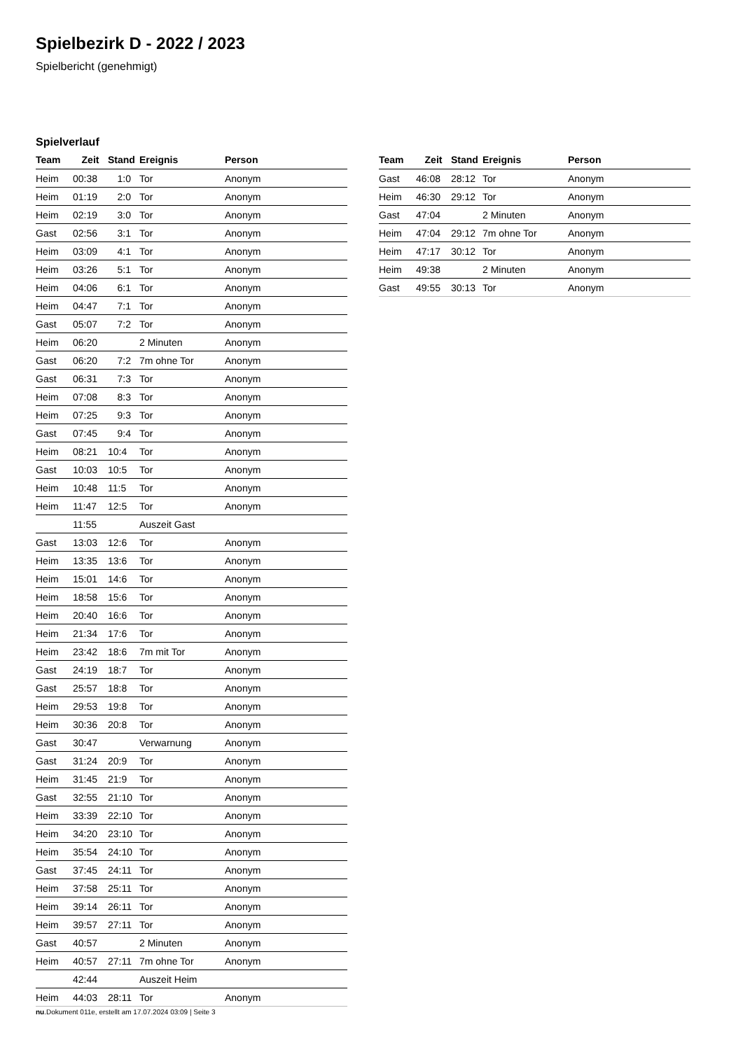Spielbezirk D - 2022 / 2023
Spielbericht (genehmigt)
Spielverlauf
| Team | Zeit | Stand | Ereignis | Person |
| --- | --- | --- | --- | --- |
| Heim | 00:38 | 1:0 | Tor | Anonym |
| Heim | 01:19 | 2:0 | Tor | Anonym |
| Heim | 02:19 | 3:0 | Tor | Anonym |
| Gast | 02:56 | 3:1 | Tor | Anonym |
| Heim | 03:09 | 4:1 | Tor | Anonym |
| Heim | 03:26 | 5:1 | Tor | Anonym |
| Heim | 04:06 | 6:1 | Tor | Anonym |
| Heim | 04:47 | 7:1 | Tor | Anonym |
| Gast | 05:07 | 7:2 | Tor | Anonym |
| Heim | 06:20 | | 2 Minuten | Anonym |
| Gast | 06:20 | 7:2 | 7m ohne Tor | Anonym |
| Gast | 06:31 | 7:3 | Tor | Anonym |
| Heim | 07:08 | 8:3 | Tor | Anonym |
| Heim | 07:25 | 9:3 | Tor | Anonym |
| Gast | 07:45 | 9:4 | Tor | Anonym |
| Heim | 08:21 | 10:4 | Tor | Anonym |
| Gast | 10:03 | 10:5 | Tor | Anonym |
| Heim | 10:48 | 11:5 | Tor | Anonym |
| Heim | 11:47 | 12:5 | Tor | Anonym |
| | 11:55 | | Auszeit Gast | |
| Gast | 13:03 | 12:6 | Tor | Anonym |
| Heim | 13:35 | 13:6 | Tor | Anonym |
| Heim | 15:01 | 14:6 | Tor | Anonym |
| Heim | 18:58 | 15:6 | Tor | Anonym |
| Heim | 20:40 | 16:6 | Tor | Anonym |
| Heim | 21:34 | 17:6 | Tor | Anonym |
| Heim | 23:42 | 18:6 | 7m mit Tor | Anonym |
| Gast | 24:19 | 18:7 | Tor | Anonym |
| Gast | 25:57 | 18:8 | Tor | Anonym |
| Heim | 29:53 | 19:8 | Tor | Anonym |
| Heim | 30:36 | 20:8 | Tor | Anonym |
| Gast | 30:47 | | Verwarnung | Anonym |
| Gast | 31:24 | 20:9 | Tor | Anonym |
| Heim | 31:45 | 21:9 | Tor | Anonym |
| Gast | 32:55 | 21:10 | Tor | Anonym |
| Heim | 33:39 | 22:10 | Tor | Anonym |
| Heim | 34:20 | 23:10 | Tor | Anonym |
| Heim | 35:54 | 24:10 | Tor | Anonym |
| Gast | 37:45 | 24:11 | Tor | Anonym |
| Heim | 37:58 | 25:11 | Tor | Anonym |
| Heim | 39:14 | 26:11 | Tor | Anonym |
| Heim | 39:57 | 27:11 | Tor | Anonym |
| Gast | 40:57 | | 2 Minuten | Anonym |
| Heim | 40:57 | 27:11 | 7m ohne Tor | Anonym |
| | 42:44 | | Auszeit Heim | |
| Heim | 44:03 | 28:11 | Tor | Anonym |
| Team | Zeit | Stand | Ereignis | Person |
| --- | --- | --- | --- | --- |
| Gast | 46:08 | 28:12 | Tor | Anonym |
| Heim | 46:30 | 29:12 | Tor | Anonym |
| Gast | 47:04 | | 2 Minuten | Anonym |
| Heim | 47:04 | 29:12 | 7m ohne Tor | Anonym |
| Heim | 47:17 | 30:12 | Tor | Anonym |
| Heim | 49:38 | | 2 Minuten | Anonym |
| Gast | 49:55 | 30:13 | Tor | Anonym |
nu.Dokument 011e, erstellt am 17.07.2024 03:09 | Seite 3